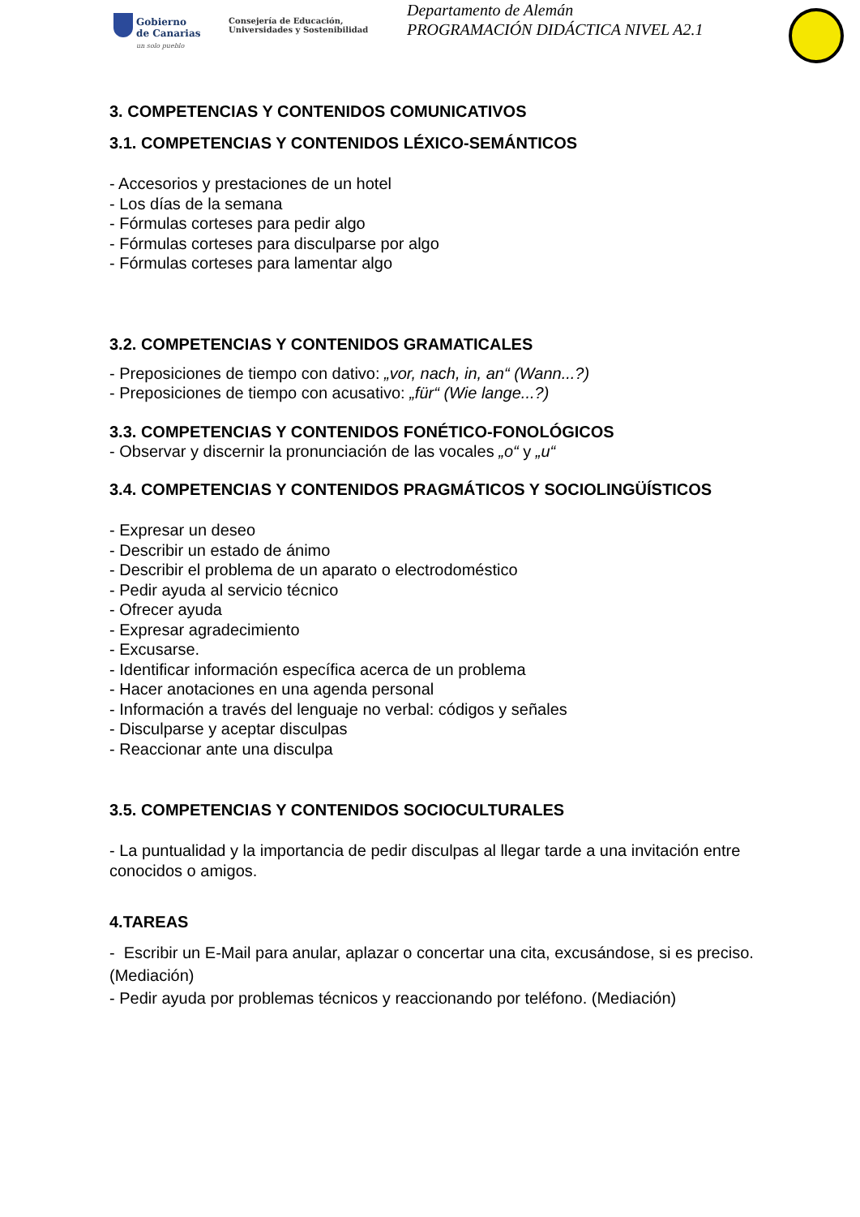Gobierno
de Canarias
un solo pueblo
Consejería de Educación,
Universidades y Sostenibilidad
Departamento de Alemán
PROGRAMACIÓN DIDÁCTICA NIVEL A2.1
3. COMPETENCIAS Y CONTENIDOS COMUNICATIVOS
3.1. COMPETENCIAS Y CONTENIDOS LÉXICO-SEMÁNTICOS
- Accesorios y prestaciones de un hotel
- Los días de la semana
- Fórmulas corteses para pedir algo
- Fórmulas corteses para disculparse por algo
- Fórmulas corteses para lamentar algo
3.2. COMPETENCIAS Y CONTENIDOS GRAMATICALES
- Preposiciones de tiempo con dativo: „vor, nach, in, an“ (Wann...?)
- Preposiciones de tiempo con acusativo: „für“ (Wie lange...?)
3.3. COMPETENCIAS Y CONTENIDOS FONÉTICO-FONOLÓGICOS
- Observar y discernir la pronunciación de las vocales „o“ y „u“
3.4. COMPETENCIAS Y CONTENIDOS PRAGMÁTICOS Y SOCIOLINGÜÍSTICOS
- Expresar un deseo
- Describir un estado de ánimo
- Describir el problema de un aparato o electrodoméstico
- Pedir ayuda al servicio técnico
- Ofrecer ayuda
- Expresar agradecimiento
- Excusarse.
- Identificar información específica acerca de un problema
- Hacer anotaciones en una agenda personal
- Información a través del lenguaje no verbal: códigos y señales
- Disculparse y aceptar disculpas
- Reaccionar ante una disculpa
3.5. COMPETENCIAS Y CONTENIDOS SOCIOCULTURALES
- La puntualidad y la importancia de pedir disculpas al llegar tarde a una invitación entre conocidos o amigos.
4.TAREAS
- Escribir un E-Mail para anular, aplazar o concertar una cita, excusándose, si es preciso. (Mediación)
- Pedir ayuda por problemas técnicos y reaccionando por teléfono. (Mediación)